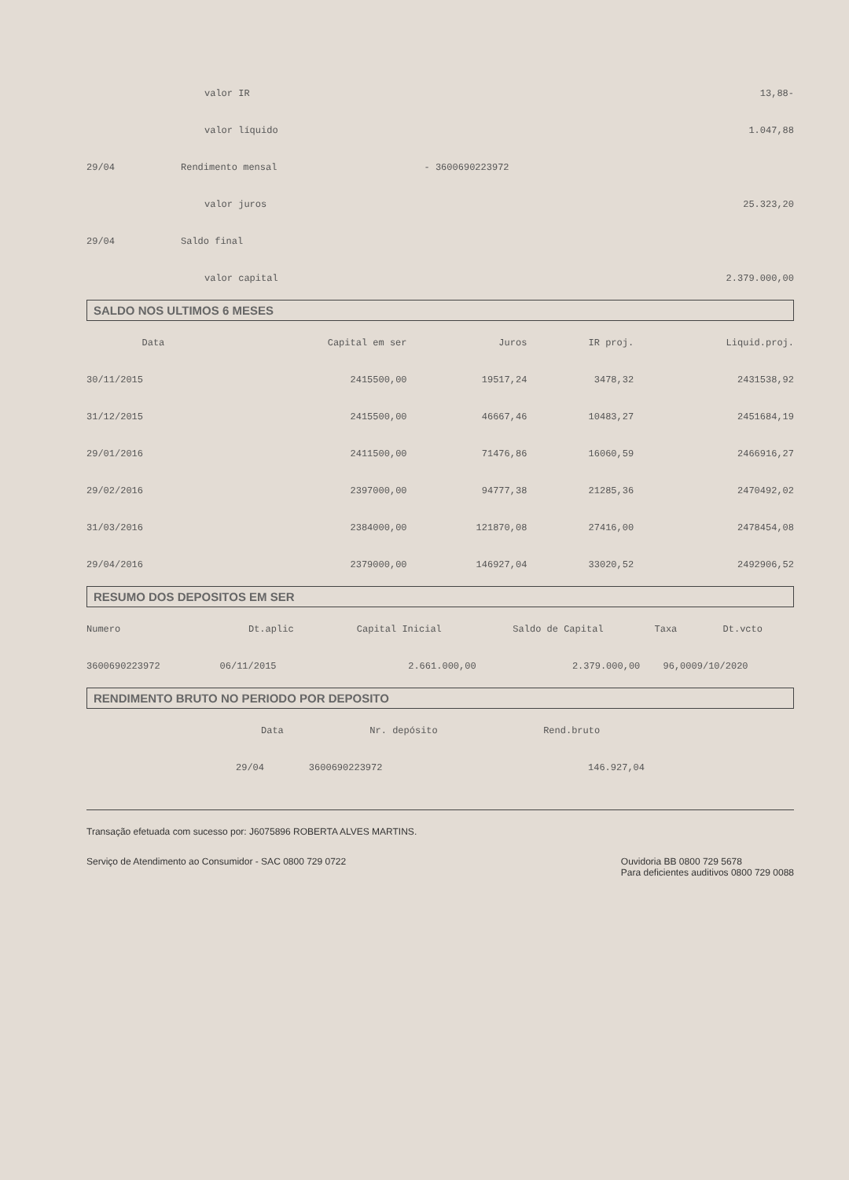| | valor IR | | 13,88- |
| | valor líquido | | 1.047,88 |
| 29/04 | Rendimento mensal | - 3600690223972 | |
| | valor juros | | 25.323,20 |
| 29/04 | Saldo final | | |
| | valor capital | | 2.379.000,00 |
SALDO NOS ULTIMOS 6 MESES
| Data | Capital em ser | Juros | IR proj. | Liquid.proj. |
| --- | --- | --- | --- | --- |
| 30/11/2015 | 2415500,00 | 19517,24 | 3478,32 | 2431538,92 |
| 31/12/2015 | 2415500,00 | 46667,46 | 10483,27 | 2451684,19 |
| 29/01/2016 | 2411500,00 | 71476,86 | 16060,59 | 2466916,27 |
| 29/02/2016 | 2397000,00 | 94777,38 | 21285,36 | 2470492,02 |
| 31/03/2016 | 2384000,00 | 121870,08 | 27416,00 | 2478454,08 |
| 29/04/2016 | 2379000,00 | 146927,04 | 33020,52 | 2492906,52 |
RESUMO DOS DEPOSITOS EM SER
| Numero | Dt.aplic | Capital Inicial | Saldo de Capital | Taxa | Dt.vcto |
| --- | --- | --- | --- | --- | --- |
| 3600690223972 | 06/11/2015 | 2.661.000,00 | 2.379.000,00 | 96,00 | 09/10/2020 |
RENDIMENTO BRUTO NO PERIODO POR DEPOSITO
| Data | Nr. depósito | Rend.bruto |
| --- | --- | --- |
| 29/04 | 3600690223972 | 146.927,04 |
Transação efetuada com sucesso por: J6075896 ROBERTA ALVES MARTINS.
Serviço de Atendimento ao Consumidor - SAC 0800 729 0722
Ouvidoria BB 0800 729 5678
Para deficientes auditivos 0800 729 0088